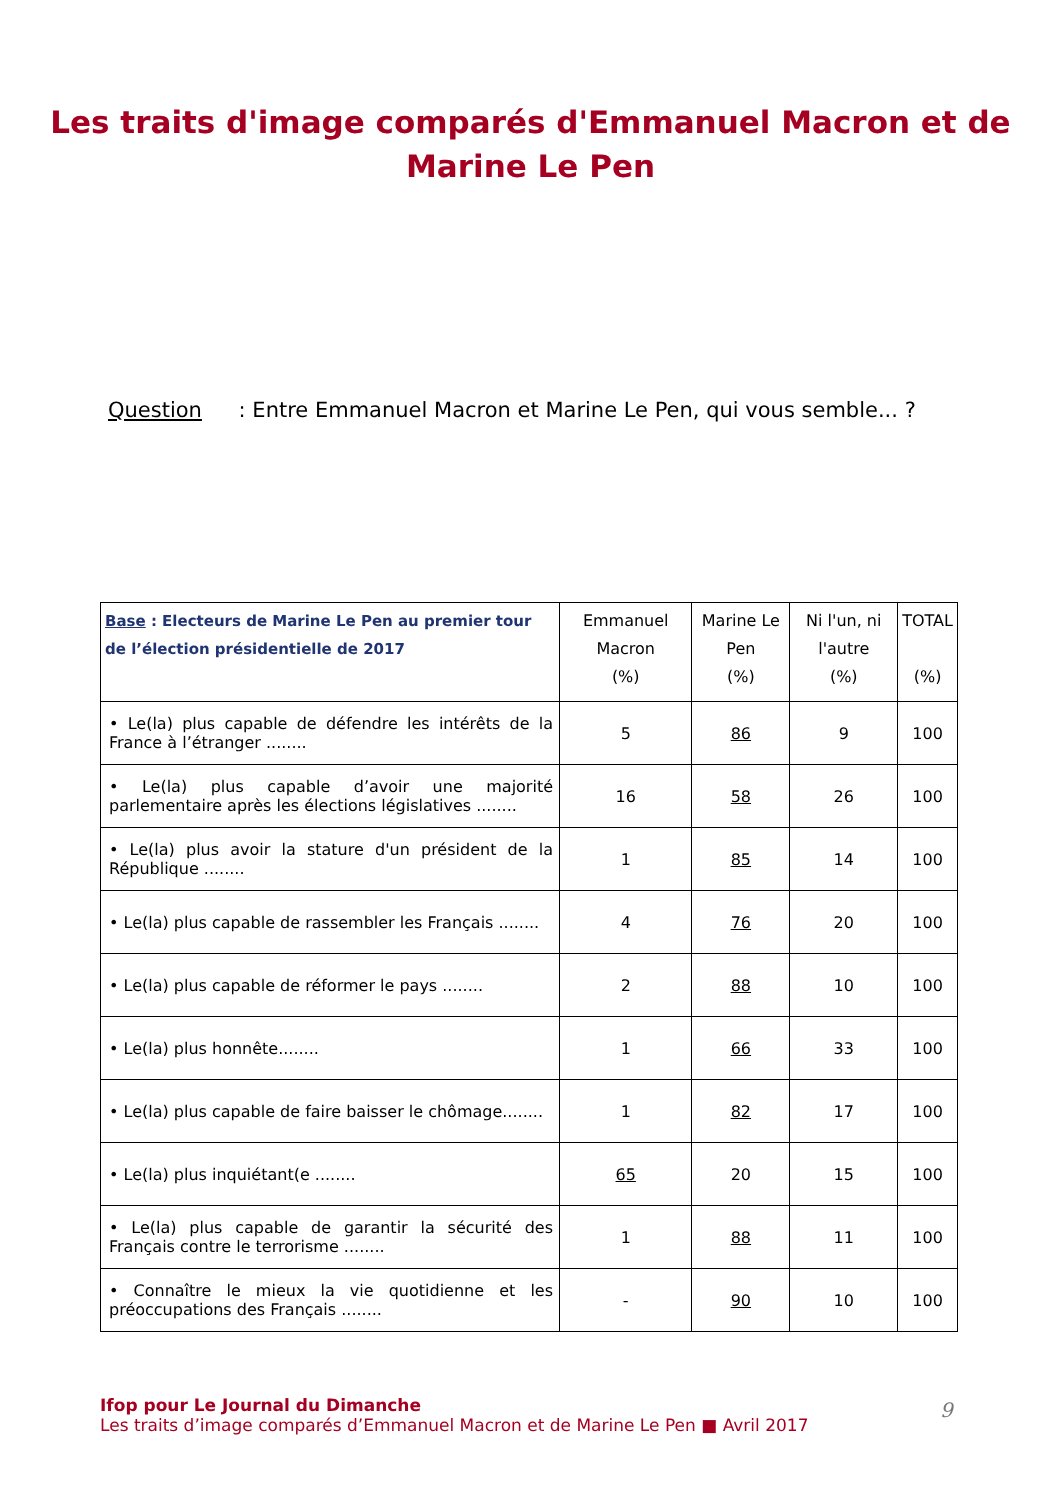Les traits d'image comparés d'Emmanuel Macron et de
Marine Le Pen
Question : Entre Emmanuel Macron et Marine Le Pen, qui vous semble... ?
| Base : Electeurs de Marine Le Pen au premier tour de l’élection présidentielle de 2017 | Emmanuel Macron (%) | Marine Le Pen (%) | Ni l'un, ni l'autre (%) | TOTAL (%) |
| --- | --- | --- | --- | --- |
| • Le(la) plus capable de défendre les intérêts de la France à l’étranger ........ | 5 | 86 | 9 | 100 |
| • Le(la) plus capable d’avoir une majorité parlementaire après les élections législatives ........ | 16 | 58 | 26 | 100 |
| • Le(la) plus avoir la stature d'un président de la République ........ | 1 | 85 | 14 | 100 |
| • Le(la) plus capable de rassembler les Français ........ | 4 | 76 | 20 | 100 |
| • Le(la) plus capable de réformer le pays ........ | 2 | 88 | 10 | 100 |
| • Le(la) plus honnête........ | 1 | 66 | 33 | 100 |
| • Le(la) plus capable de faire baisser le chômage........ | 1 | 82 | 17 | 100 |
| • Le(la) plus inquiétant(e ........ | 65 | 20 | 15 | 100 |
| • Le(la) plus capable de garantir la sécurité des Français contre le terrorisme ........ | 1 | 88 | 11 | 100 |
| • Connaître le mieux la vie quotidienne et les préoccupations des Français ........ | - | 90 | 10 | 100 |
Ifop pour Le Journal du Dimanche
Les traits d’image comparés d’Emmanuel Macron et de Marine Le Pen ■ Avril 2017
9